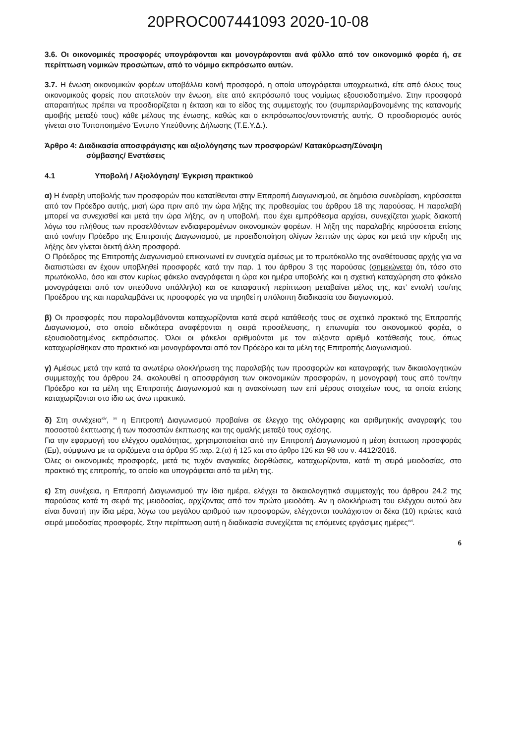20PROC007441093 2020-10-08
3.6. Οι οικονομικές προσφορές υπογράφονται και μονογράφονται ανά φύλλο από τον οικονομικό φορέα ή, σε περίπτωση νομικών προσώπων, από το νόμιμο εκπρόσωπο αυτών.
3.7. Η ένωση οικονομικών φορέων υποβάλλει κοινή προσφορά, η οποία υπογράφεται υποχρεωτικά, είτε από όλους τους οικονομικούς φορείς που αποτελούν την ένωση, είτε από εκπρόσωπό τους νομίμως εξουσιοδοτημένο. Στην προσφορά απαραιτήτως πρέπει να προσδιορίζεται η έκταση και το είδος της συμμετοχής του (συμπεριλαμβανομένης της κατανομής αμοιβής μεταξύ τους) κάθε μέλους της ένωσης, καθώς και ο εκπρόσωπος/συντονιστής αυτής. Ο προσδιορισμός αυτός γίνεται στο Τυποποιημένο Έντυπο Υπεύθυνης Δήλωσης (Τ.Ε.Υ.Δ.).
Άρθρο 4: Διαδικασία αποσφράγισης και αξιολόγησης των προσφορών/ Κατακύρωση/Σύναψη
σύμβασης/ Ενστάσεις
4.1 Υποβολή / Αξιολόγηση/ Έγκριση πρακτικού
α) Η έναρξη υποβολής των προσφορών που κατατίθενται στην Επιτροπή Διαγωνισμού, σε δημόσια συνεδρίαση, κηρύσσεται από τον Πρόεδρο αυτής, μισή ώρα πριν από την ώρα λήξης της προθεσμίας του άρθρου 18 της παρούσας. Η παραλαβή μπορεί να συνεχισθεί και μετά την ώρα λήξης, αν η υποβολή, που έχει εμπρόθεσμα αρχίσει, συνεχίζεται χωρίς διακοπή λόγω του πλήθους των προσελθόντων ενδιαφερομένων οικονομικών φορέων. Η λήξη της παραλαβής κηρύσσεται επίσης από τον/την Πρόεδρο της Επιτροπής Διαγωνισμού, με προειδοποίηση ολίγων λεπτών της ώρας και μετά την κήρυξη της λήξης δεν γίνεται δεκτή άλλη προσφορά.
Ο Πρόεδρος της Επιτροπής Διαγωνισμού επικοινωνεί εν συνεχεία αμέσως με το πρωτόκολλο της αναθέτουσας αρχής για να διαπιστώσει αν έχουν υποβληθεί προσφορές κατά την παρ. 1 του άρθρου 3 της παρούσας (σημειώνεται ότι, τόσο στο πρωτόκολλο, όσο και στον κυρίως φάκελο αναγράφεται η ώρα και ημέρα υποβολής και η σχετική καταχώρηση στο φάκελο μονογράφεται από τον υπεύθυνο υπάλληλο) και σε καταφατική περίπτωση μεταβαίνει μέλος της, κατ’ εντολή του/της Προέδρου της και παραλαμβάνει τις προσφορές για να τηρηθεί η υπόλοιπη διαδικασία του διαγωνισμού.
β) Οι προσφορές που παραλαμβάνονται καταχωρίζονται κατά σειρά κατάθεσής τους σε σχετικό πρακτικό της Επιτροπής Διαγωνισμού, στο οποίο ειδικότερα αναφέρονται η σειρά προσέλευσης, η επωνυμία του οικονομικού φορέα, ο εξουσιοδοτημένος εκπρόσωπος. Όλοι οι φάκελοι αριθμούνται με τον αύξοντα αριθμό κατάθεσής τους, όπως καταχωρίσθηκαν στο πρακτικό και μονογράφονται από τον Πρόεδρο και τα μέλη της Επιτροπής Διαγωνισμού.
γ) Αμέσως μετά την κατά τα ανωτέρω ολοκλήρωση της παραλαβής των προσφορών και καταγραφής των δικαιολογητικών συμμετοχής του άρθρου 24, ακολουθεί η αποσφράγιση των οικονομικών προσφορών, η μονογραφή τους από τον/την Πρόεδρο και τα μέλη της Επιτροπής Διαγωνισμού και η ανακοίνωση των επί μέρους στοιχείων τους, τα οποία επίσης καταχωρίζονται στο ίδιο ως άνω πρακτικό.
δ) Στη συνέχεια<sup>xiv</sup>, <sup>xv</sup> η Επιτροπή Διαγωνισμού προβαίνει σε έλεγχο της ολόγραφης και αριθμητικής αναγραφής του ποσοστού έκπτωσης ή των ποσοστών έκπτωσης και της ομαλής μεταξύ τους σχέσης.
Για την εφαρμογή του ελέγχου ομαλότητας, χρησιμοποιείται από την Επιτροπή Διαγωνισμού η μέση έκπτωση προσφοράς (Εμ), σύμφωνα με τα οριζόμενα στα άρθρα 95 παρ. 2.(α) ή 125 και στο άρθρο 126 και 98 του ν. 4412/2016.
Όλες οι οικονομικές προσφορές, μετά τις τυχόν αναγκαίες διορθώσεις, καταχωρίζονται, κατά τη σειρά μειοδοσίας, στο πρακτικό της επιτροπής, το οποίο και υπογράφεται από τα μέλη της.
ε) Στη συνέχεια, η Επιτροπή Διαγωνισμού την ίδια ημέρα, ελέγχει τα δικαιολογητικά συμμετοχής του άρθρου 24.2 της παρούσας κατά τη σειρά της μειοδοσίας, αρχίζοντας από τον πρώτο μειοδότη. Αν η ολοκλήρωση του ελέγχου αυτού δεν είναι δυνατή την ίδια μέρα, λόγω του μεγάλου αριθμού των προσφορών, ελέγχονται τουλάχιστον οι δέκα (10) πρώτες κατά σειρά μειοδοσίας προσφορές. Στην περίπτωση αυτή η διαδικασία συνεχίζεται τις επόμενες εργάσιμες ημέρες<sup>xvi</sup>.
6